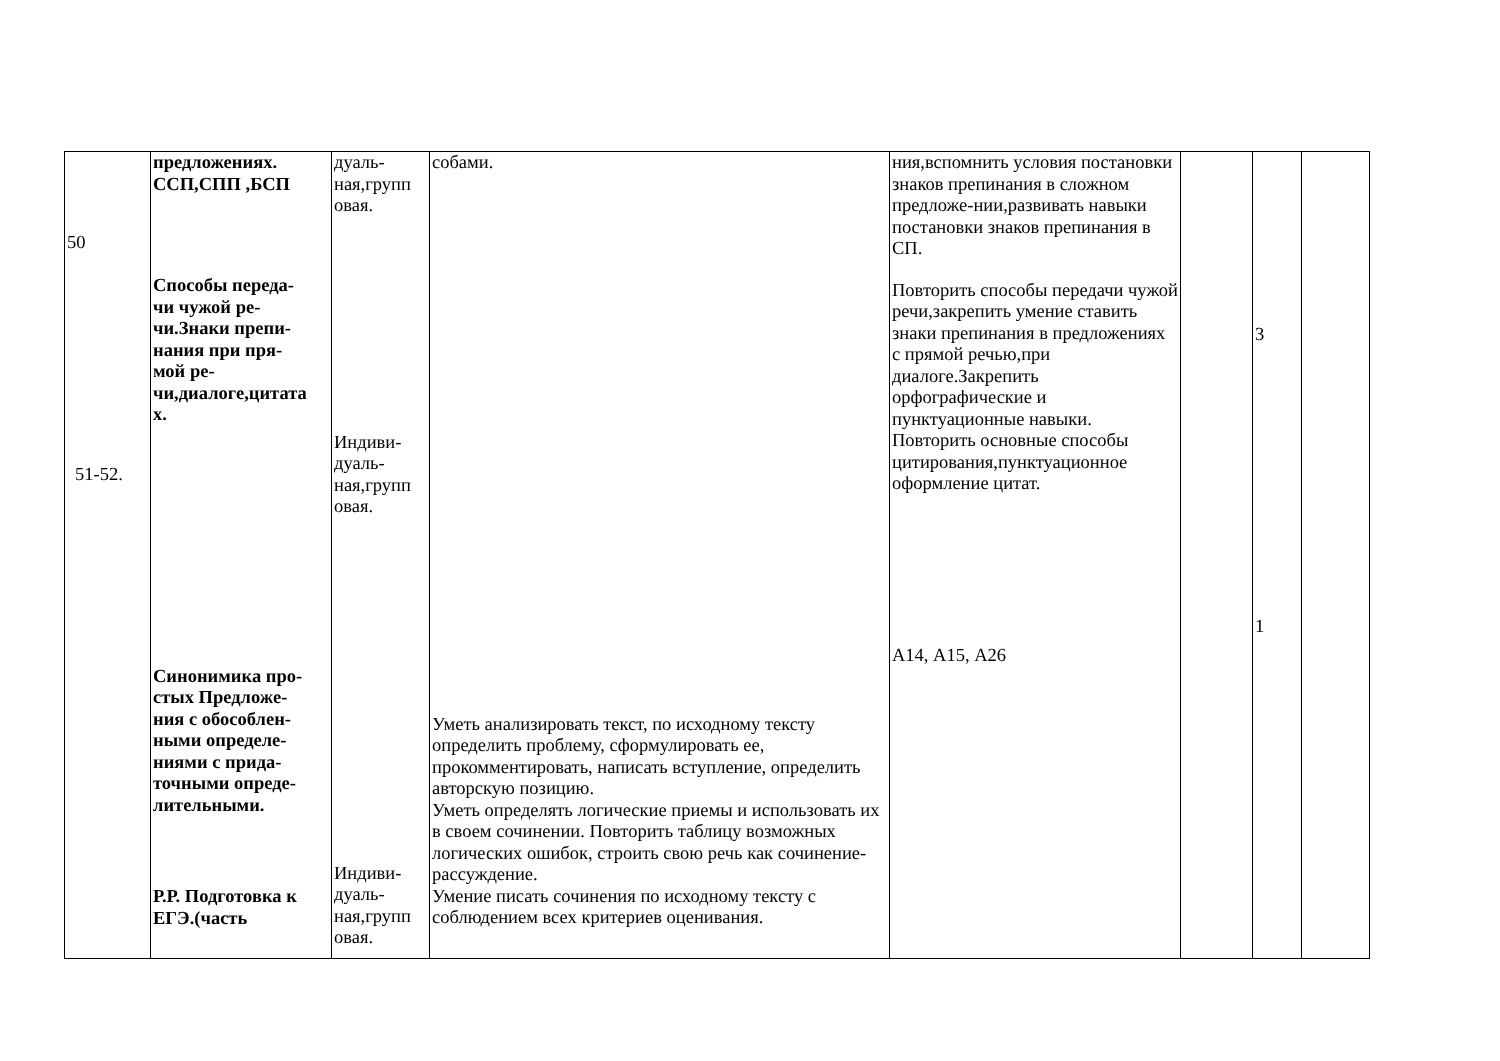| 50 51-52. | предложениях. ССП,СПП ,БСП Способы переда- чи чужой ре- чи.Знаки препи- нания при пря- мой ре- чи,диалоге,цитата х. Синонимика про- стых Предложе- ния с обособлен- ными определе- ниями с прида- точными опреде- лительными. Р.Р. Подготовка к ЕГЭ.(часть | дуаль- ная,групп овая. Индиви- дуаль- ная,групп овая. Индиви- дуаль- ная,групп овая. | собами. Уметь анализировать текст, по исходному тексту определить проблему, сформулировать ее, прокомментировать, написать вступление, определить авторскую позицию. Уметь определять логические приемы и использовать их в своем сочинении. Повторить таблицу возможных логических ошибок, строить свою речь как сочинение-рассуждение. Умение писать сочинения по исходному тексту с соблюдением всех критериев оценивания. | ния,вспомнить условия постановки знаков препинания в сложном предложе-нии,развивать навыки постановки знаков препинания в СП. Повторить способы передачи чужой речи,закрепить умение ставить знаки препинания в предложениях с прямой речью,при диалоге.Закрепить орфографические и пунктуационные навыки. Повторить основные способы цитирования,пунктуационное оформление цитат. А14, А15, А26 | | 3 1 | |